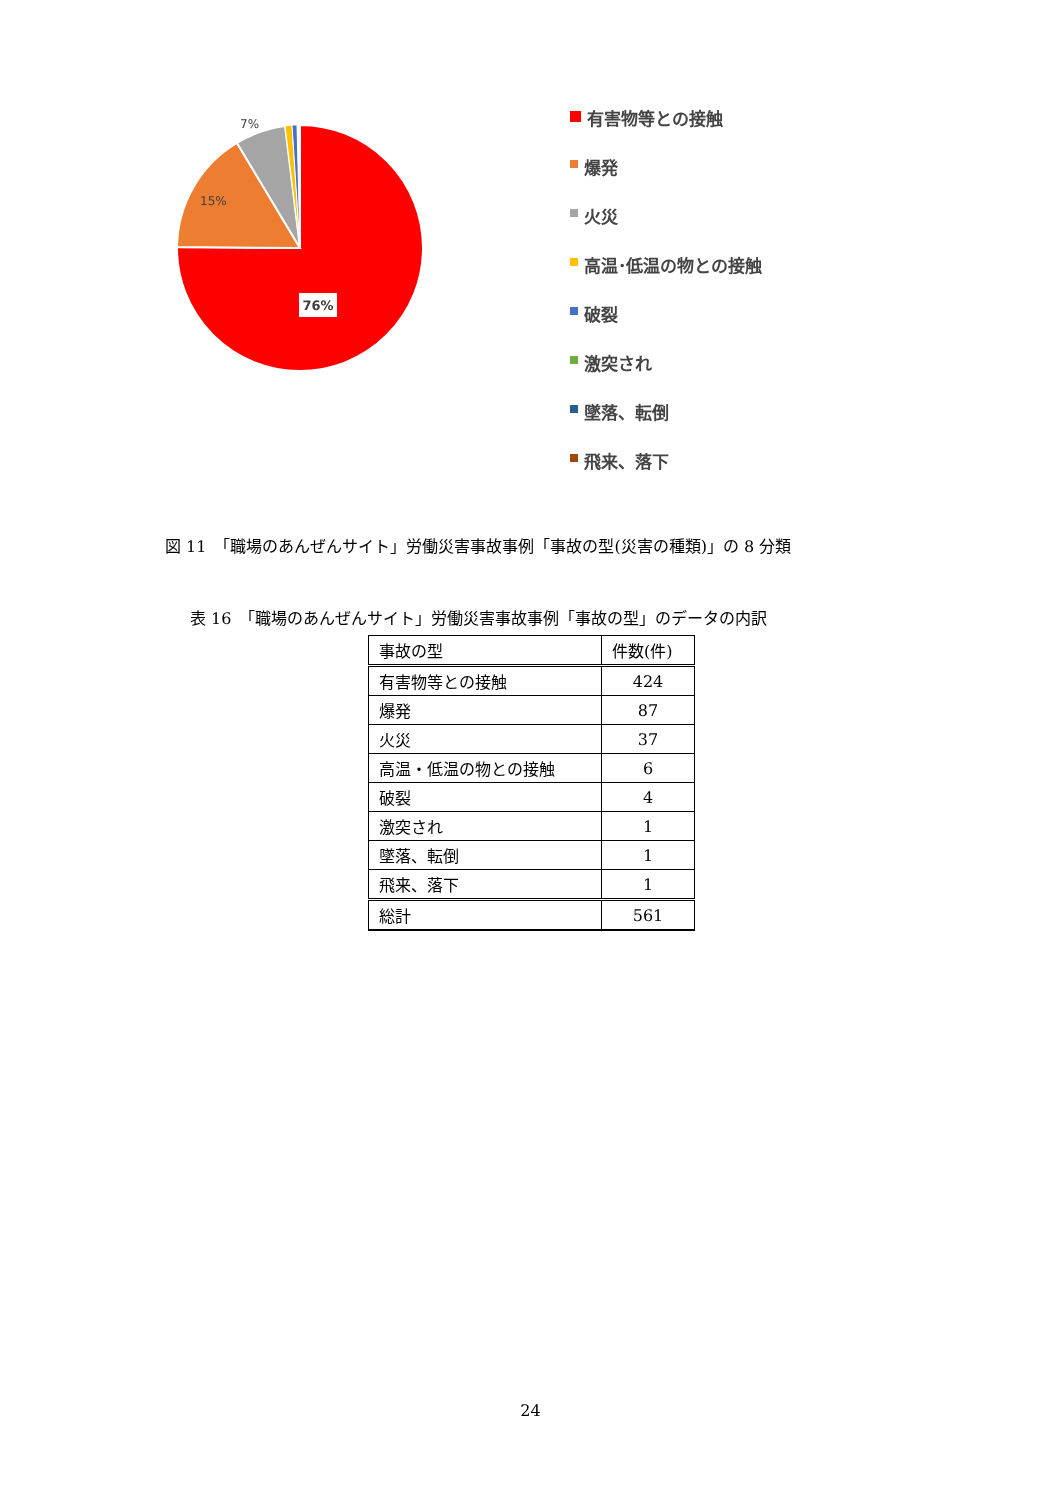76%
15%
7%
有害物等との接触
爆発
火災
高温･低温の物との接触
破裂
激突され
墜落、転倒
飛来、落下
図 11　「職場のあんぜんサイト」労働災害事故事例「事故の型(災害の種類)」の 8 分類
表 16　「職場のあんぜんサイト」労働災害事故事例「事故の型」のデータの内訳
| 事故の型 | 件数(件) |
| --- | --- |
| 有害物等との接触 | 424 |
| 爆発 | 87 |
| 火災 | 37 |
| 高温・低温の物との接触 | 6 |
| 破裂 | 4 |
| 激突され | 1 |
| 墜落、転倒 | 1 |
| 飛来、落下 | 1 |
| 総計 | 561 |
24